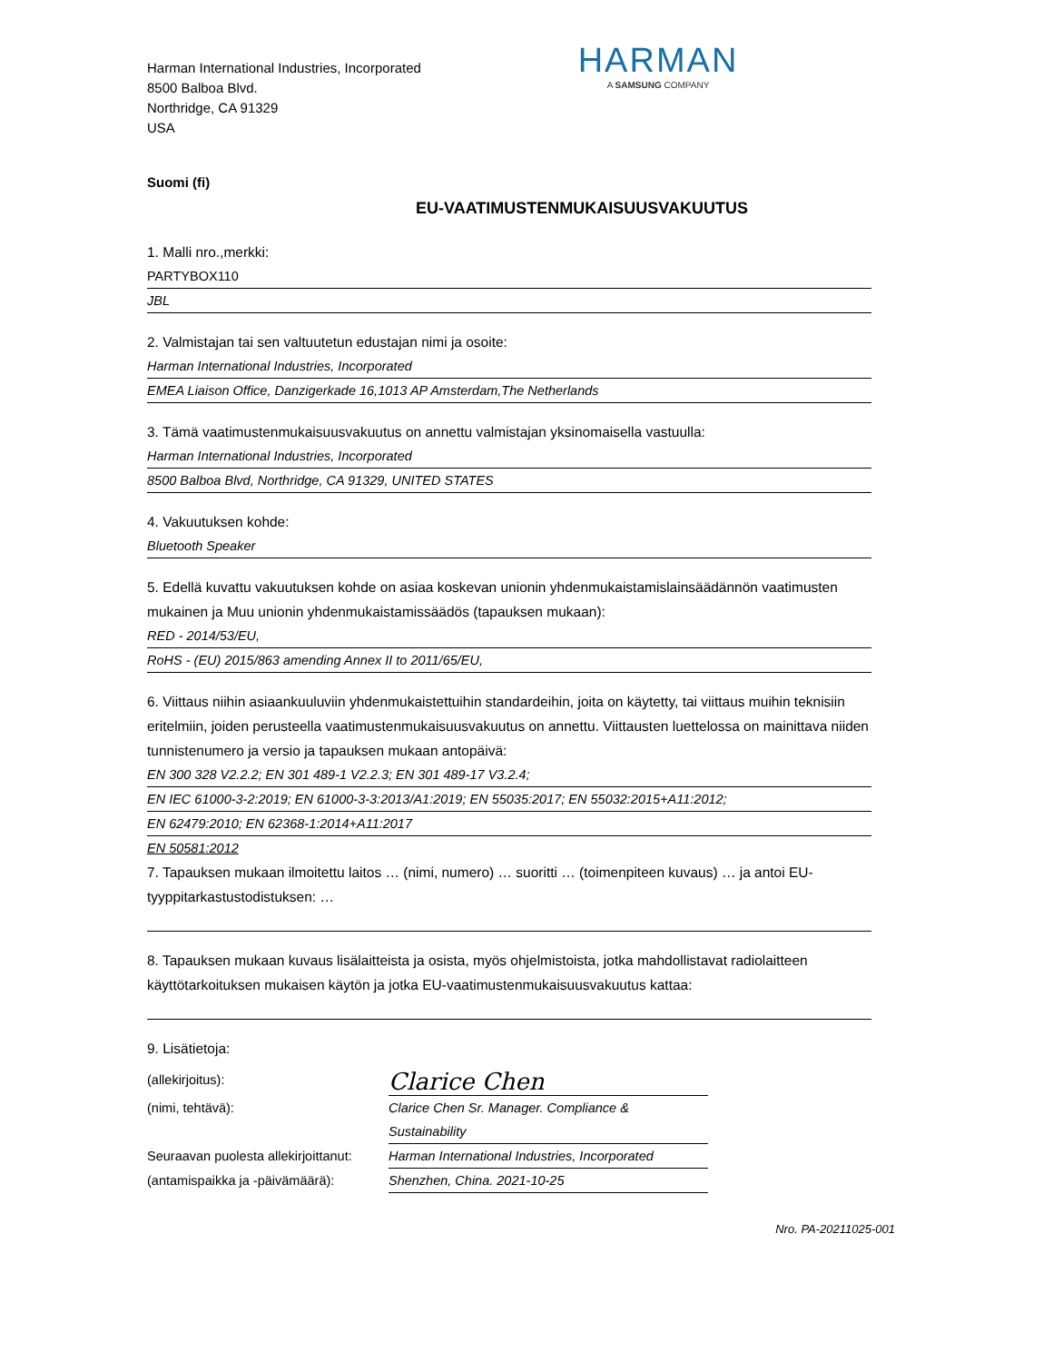Harman International Industries, Incorporated
8500 Balboa Blvd.
Northridge, CA 91329
USA
HARMAN
A SAMSUNG COMPANY
Suomi (fi)
EU-VAATIMUSTENMUKAISUUSVAKUUTUS
1. Malli nro.,merkki:
PARTYBOX110
JBL
2. Valmistajan tai sen valtuutetun edustajan nimi ja osoite:
Harman International Industries, Incorporated
EMEA Liaison Office, Danzigerkade 16,1013 AP Amsterdam,The Netherlands
3. Tämä vaatimustenmukaisuusvakuutus on annettu valmistajan yksinomaisella vastuulla:
Harman International Industries, Incorporated
8500 Balboa Blvd, Northridge, CA 91329, UNITED STATES
4. Vakuutuksen kohde:
Bluetooth Speaker
5. Edellä kuvattu vakuutuksen kohde on asiaa koskevan unionin yhdenmukaistamislainsäädännön vaatimusten mukainen ja Muu unionin yhdenmukaistamissäädös (tapauksen mukaan):
RED - 2014/53/EU,
RoHS - (EU) 2015/863 amending Annex II to 2011/65/EU,
6. Viittaus niihin asiaankuuluviin yhdenmukaistettuihin standardeihin, joita on käytetty, tai viittaus muihin teknisiin eritelmiin, joiden perusteella vaatimustenmukaisuusvakuutus on annettu. Viittausten luettelossa on mainittava niiden tunnistenumero ja versio ja tapauksen mukaan antopäivä:
EN 300 328 V2.2.2; EN 301 489-1 V2.2.3; EN 301 489-17 V3.2.4;
EN IEC 61000-3-2:2019; EN 61000-3-3:2013/A1:2019; EN 55035:2017; EN 55032:2015+A11:2012;
EN 62479:2010; EN 62368-1:2014+A11:2017
EN 50581:2012
7. Tapauksen mukaan ilmoitettu laitos … (nimi, numero) … suoritti … (toimenpiteen kuvaus) … ja antoi EU-tyyppitarkastustodistuksen: …
8. Tapauksen mukaan kuvaus lisälaitteista ja osista, myös ohjelmistoista, jotka mahdollistavat radiolaitteen käyttötarkoituksen mukaisen käytön ja jotka EU-vaatimustenmukaisuusvakuutus kattaa:
9. Lisätietoja:
(allekirjoitus):
Clarice Chen
(nimi, tehtävä): Clarice Chen Sr. Manager. Compliance & Sustainability
Seuraavan puolesta allekirjoittanut:
Harman International Industries, Incorporated
(antamispaikka ja -päivämäärä):
Shenzhen, China. 2021-10-25
Nro. PA-20211025-001